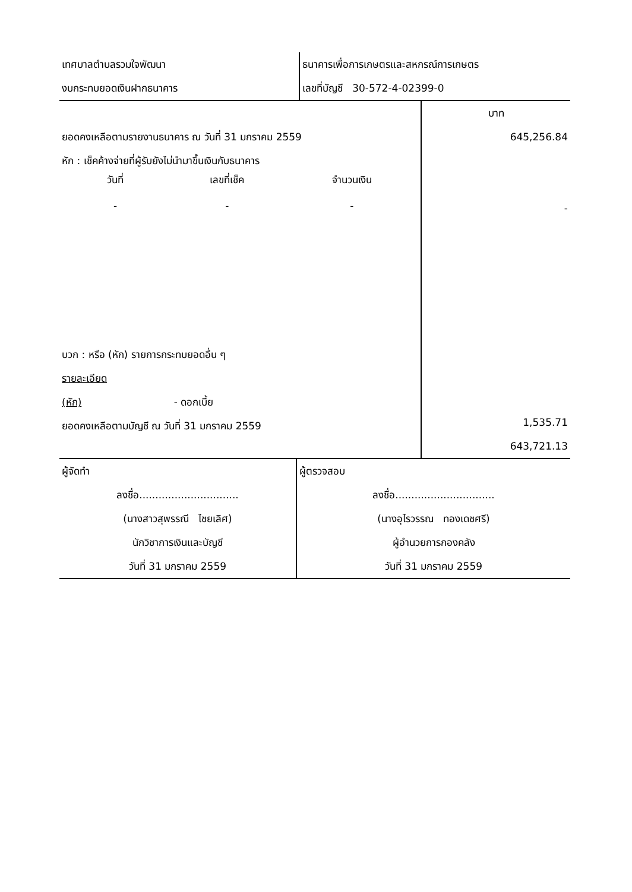| เทศบาลตำบลรวมใจพัฒนา งบกระทบยอดเงินฝากธนาคาร | ธนาคารเพื่อการเกษตรและสหกรณ์การเกษตร เลขที่บัญชี 30-572-4-02399-0 |
| ยอดคงเหลือตามรายงานธนาคาร ณ วันที่ 31 มกราคม 2559 หัก : เช็คค้างจ่ายที่ผู้รับยังไม่นำมาขึ้นเงินกับธนาคาร / วันที่ / เลขที่เช็ค / จำนวนเงิน / / - / - / - / บวก : หรือ (หัก) รายการกระทบยอดอื่น ๆ รายละเอียด (หัก) - ดอกเบี้ย ยอดคงเหลือตามบัญชี ณ วันที่ 31 มกราคม 2559 | บาท 645,256.84 - 1,535.71 643,721.13 |
| ผู้จัดทำ ลงชื่อ............................... (นางสาวสุพรรณี ไชยเลิศ) นักวิชาการเงินและบัญชี วันที่ 31 มกราคม 2559 | ผู้ตรวจสอบ ลงชื่อ............................... (นางอุไรวรรณ ทองเดชศรี) ผู้อำนวยการกองคลัง วันที่ 31 มกราคม 2559 |